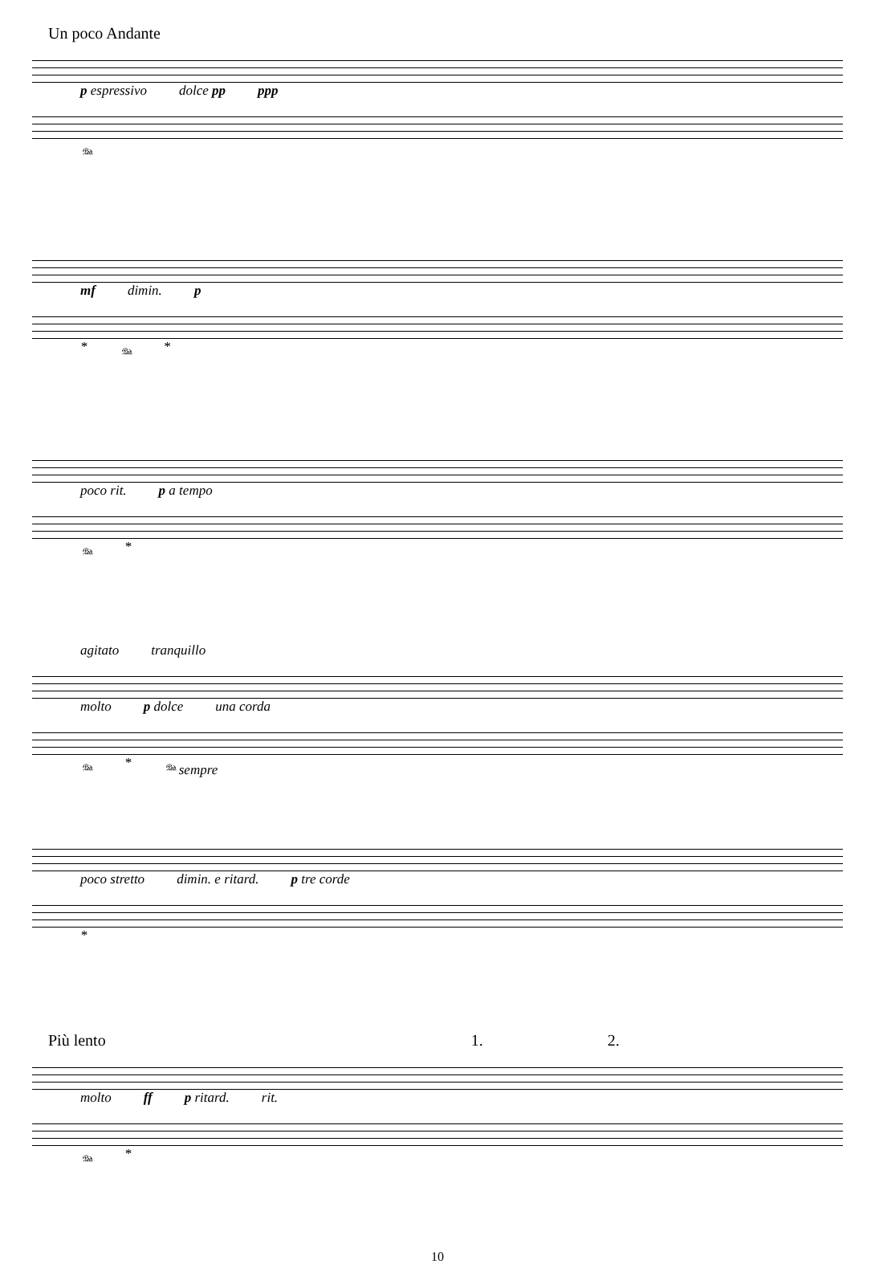Un poco Andante
p espressivo dolce pp ppp
𝆮
mf dimin. p
* 𝆮 *
poco rit. p a tempo
𝆮 *
agitato tranquillo
molto p dolce una corda
𝆮 * 𝆮 sempre
poco stretto dimin. e ritard. p tre corde
*
Più lento 1. 2.
molto ff p ritard. rit.
𝆮 *
10